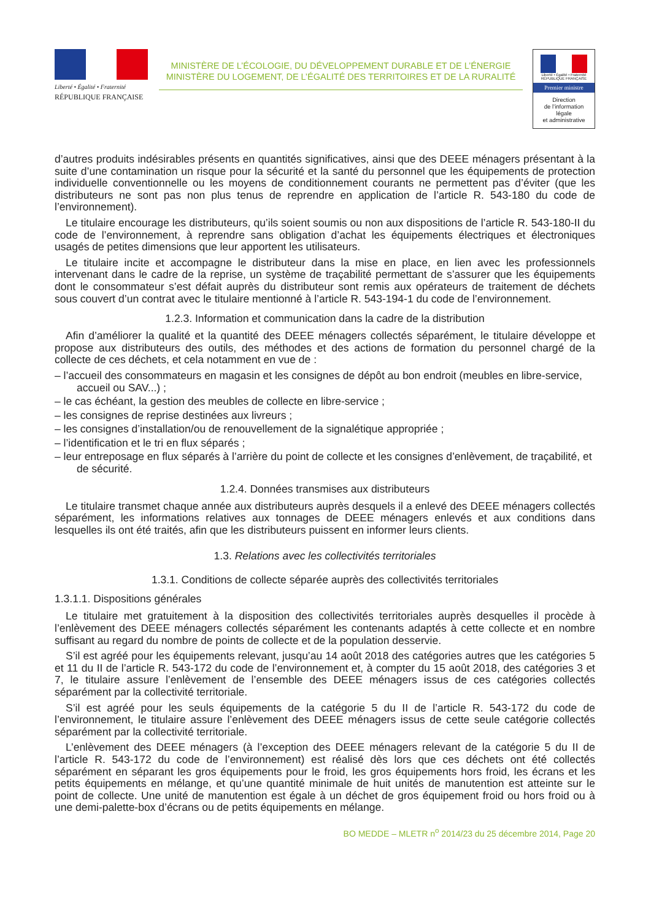Liberté • Égalité • Fraternité
RÉPUBLIQUE FRANÇAISE
MINISTÈRE DE L’ÉCOLOGIE, DU DÉVELOPPEMENT DURABLE ET DE L’ÉNERGIE
MINISTÈRE DU LOGEMENT, DE L’ÉGALITÉ DES TERRITOIRES ET DE LA RURALITÉ
Liberté • Égalité • Fraternité
RÉPUBLIQUE FRANÇAISE
Premier ministre
Direction
de l’information
légale
et administrative
d’autres produits indésirables présents en quantités significatives, ainsi que des DEEE ménagers présentant à la suite d’une contamination un risque pour la sécurité et la santé du personnel que les équipements de protection individuelle conventionnelle ou les moyens de conditionnement courants ne permettent pas d’éviter (que les distributeurs ne sont pas non plus tenus de reprendre en application de l’article R. 543-180 du code de l’environnement).
Le titulaire encourage les distributeurs, qu’ils soient soumis ou non aux dispositions de l’article R. 543-180-II du code de l’environnement, à reprendre sans obligation d’achat les équipements électriques et électroniques usagés de petites dimensions que leur apportent les utilisateurs.
Le titulaire incite et accompagne le distributeur dans la mise en place, en lien avec les professionnels intervenant dans le cadre de la reprise, un système de traçabilité permettant de s’assurer que les équipements dont le consommateur s’est défait auprès du distributeur sont remis aux opérateurs de traitement de déchets sous couvert d’un contrat avec le titulaire mentionné à l’article R. 543-194-1 du code de l’environnement.
1.2.3. Information et communication dans la cadre de la distribution
Afin d’améliorer la qualité et la quantité des DEEE ménagers collectés séparément, le titulaire développe et propose aux distributeurs des outils, des méthodes et des actions de formation du personnel chargé de la collecte de ces déchets, et cela notamment en vue de :
– l’accueil des consommateurs en magasin et les consignes de dépôt au bon endroit (meubles en libre-service, accueil ou SAV...) ;
– le cas échéant, la gestion des meubles de collecte en libre-service ;
– les consignes de reprise destinées aux livreurs ;
– les consignes d’installation/ou de renouvellement de la signalétique appropriée ;
– l’identification et le tri en flux séparés ;
– leur entreposage en flux séparés à l’arrière du point de collecte et les consignes d’enlèvement, de traçabilité, et de sécurité.
1.2.4. Données transmises aux distributeurs
Le titulaire transmet chaque année aux distributeurs auprès desquels il a enlevé des DEEE ménagers collectés séparément, les informations relatives aux tonnages de DEEE ménagers enlevés et aux conditions dans lesquelles ils ont été traités, afin que les distributeurs puissent en informer leurs clients.
1.3. Relations avec les collectivités territoriales
1.3.1. Conditions de collecte séparée auprès des collectivités territoriales
1.3.1.1. Dispositions générales
Le titulaire met gratuitement à la disposition des collectivités territoriales auprès desquelles il procède à l’enlèvement des DEEE ménagers collectés séparément les contenants adaptés à cette collecte et en nombre suffisant au regard du nombre de points de collecte et de la population desservie.
S’il est agréé pour les équipements relevant, jusqu’au 14 août 2018 des catégories autres que les catégories 5 et 11 du II de l’article R. 543-172 du code de l’environnement et, à compter du 15 août 2018, des catégories 3 et 7, le titulaire assure l’enlèvement de l’ensemble des DEEE ménagers issus de ces catégories collectés séparément par la collectivité territoriale.
S’il est agréé pour les seuls équipements de la catégorie 5 du II de l’article R. 543-172 du code de l’environnement, le titulaire assure l’enlèvement des DEEE ménagers issus de cette seule catégorie collectés séparément par la collectivité territoriale.
L’enlèvement des DEEE ménagers (à l’exception des DEEE ménagers relevant de la catégorie 5 du II de l’article R. 543-172 du code de l’environnement) est réalisé dès lors que ces déchets ont été collectés séparément en séparant les gros équipements pour le froid, les gros équipements hors froid, les écrans et les petits équipements en mélange, et qu’une quantité minimale de huit unités de manutention est atteinte sur le point de collecte. Une unité de manutention est égale à un déchet de gros équipement froid ou hors froid ou à une demi-palette-box d’écrans ou de petits équipements en mélange.
BO MEDDE – MLETR n<sup>o</sup> 2014/23 du 25 décembre 2014, Page 20